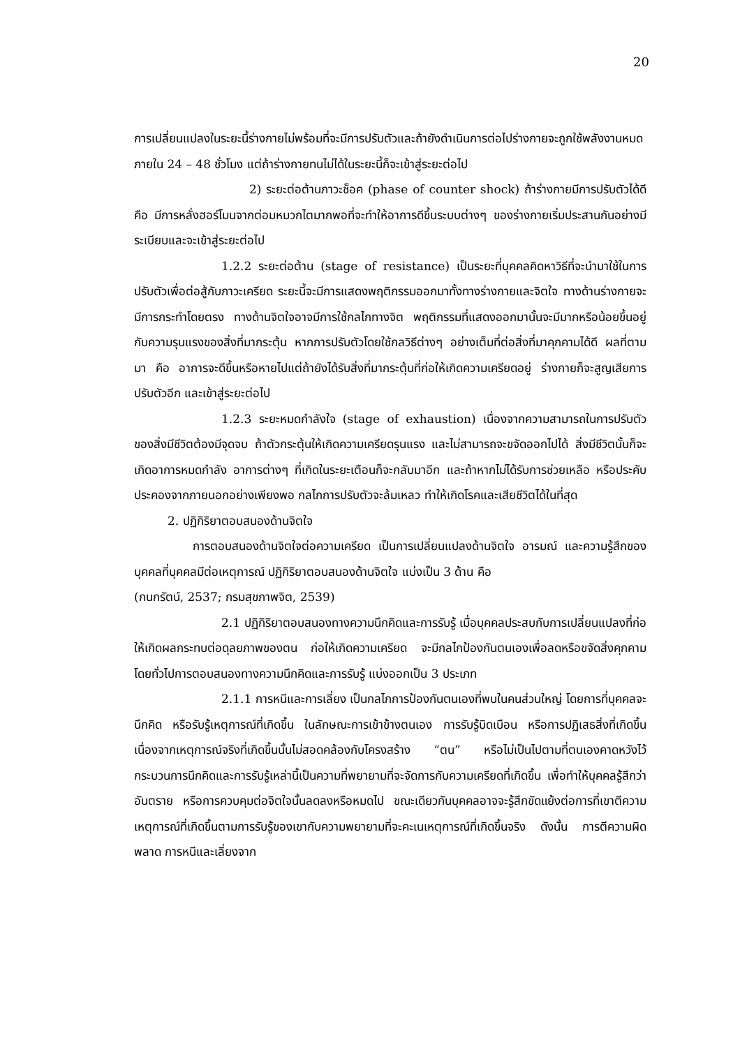20
การเปลี่ยนแปลงในระยะนี้ร่างกายไม่พร้อมที่จะมีการปรับตัวและถ้ายังดำเนินการต่อไปร่างกายจะถูกใช้พลังงานหมดภายใน 24 – 48 ชั่วโมง แต่ถ้าร่างกายทนไม่ได้ในระยะนี้ก็จะเข้าสู่ระยะต่อไป
2) ระยะต่อต้านภาวะช็อค (phase of counter shock) ถ้าร่างกายมีการปรับตัวได้ดี คือ มีการหลั่งฮอร์โมนจากต่อมหมวกไตมากพอที่จะทำให้อาการดีขึ้นระบบต่างๆ ของร่างกายเริ่มประสานกันอย่างมีระเบียบและจะเข้าสู่ระยะต่อไป
1.2.2 ระยะต่อต้าน (stage of resistance) เป็นระยะที่บุคคลคิดหาวิธีที่จะนำมาใช้ในการปรับตัวเพื่อต่อสู้กับภาวะเครียด ระยะนี้จะมีการแสดงพฤติกรรมออกมาทั้งทางร่างกายและจิตใจ ทางด้านร่างกายจะมีการกระทำโดยตรง ทางด้านจิตใจอาจมีการใช้กลไกทางจิต พฤติกรรมที่แสดงออกมานั้นจะมีมากหรือน้อยขึ้นอยู่กับความรุนแรงของสิ่งที่มากระตุ้น หากการปรับตัวโดยใช้กลวิธีต่างๆ อย่างเต็มที่ต่อสิ่งที่มาคุกคามได้ดี ผลที่ตามมา คือ อาการจะดีขึ้นหรือหายไปแต่ถ้ายังได้รับสิ่งที่มากระตุ้นที่ก่อให้เกิดความเครียดอยู่ ร่างกายก็จะสูญเสียการปรับตัวอีก และเข้าสู่ระยะต่อไป
1.2.3 ระยะหมดกำลังใจ (stage of exhaustion) เนื่องจากความสามารถในการปรับตัวของสิ่งมีชีวิตต้องมีจุดจบ ถ้าตัวกระตุ้นให้เกิดความเครียดรุนแรง และไม่สามารถจะขจัดออกไปได้ สิ่งมีชีวิตนั้นก็จะเกิดอาการหมดกำลัง อาการต่างๆ ที่เกิดในระยะเตือนก็จะกลับมาอีก และถ้าหากไม่ได้รับการช่วยเหลือ หรือประคับประคองจากภายนอกอย่างเพียงพอ กลไกการปรับตัวจะล้มเหลว ทำให้เกิดโรคและเสียชีวิตได้ในที่สุด
2. ปฏิกิริยาตอบสนองด้านจิตใจ
การตอบสนองด้านจิตใจต่อความเครียด เป็นการเปลี่ยนแปลงด้านจิตใจ อารมณ์ และความรู้สึกของบุคคลที่บุคคลมีต่อเหตุการณ์ ปฏิกิริยาตอบสนองด้านจิตใจ แบ่งเป็น 3 ด้าน คือ
(กนกรัตน์, 2537; กรมสุขภาพจิต, 2539)
2.1 ปฏิกิริยาตอบสนองทางความนึกคิดและการรับรู้ เมื่อบุคคลประสบกับการเปลี่ยนแปลงที่ก่อให้เกิดผลกระทบต่อดุลยภาพของตน ก่อให้เกิดความเครียด จะมีกลไกป้องกันตนเองเพื่อลดหรือขจัดสิ่งคุกคาม โดยทั่วไปการตอบสนองทางความนึกคิดและการรับรู้ แบ่งออกเป็น 3 ประเภท
2.1.1 การหนีและการเลี่ยง เป็นกลไกการป้องกันตนเองที่พบในคนส่วนใหญ่ โดยการที่บุคคลจะนึกคิด หรือรับรู้เหตุการณ์ที่เกิดขึ้น ในลักษณะการเข้าข้างตนเอง การรับรู้บิดเบือน หรือการปฏิเสธสิ่งที่เกิดขึ้น เนื่องจากเหตุการณ์จริงที่เกิดขึ้นนั้นไม่สอดคล้องกับโครงสร้าง “ตน” หรือไม่เป็นไปตามที่ตนเองคาดหวังไว้ กระบวนการนึกคิดและการรับรู้เหล่านี้เป็นความที่พยายามที่จะจัดการกับความเครียดที่เกิดขึ้น เพื่อทำให้บุคคลรู้สึกว่าอันตราย หรือการควบคุมต่อจิตใจนั้นลดลงหรือหมดไป ขณะเดียวกันบุคคลอาจจะรู้สึกขัดแย้งต่อการที่เขาตีความเหตุการณ์ที่เกิดขึ้นตามการรับรู้ของเขากับความพยายามที่จะคะเนเหตุการณ์ที่เกิดขึ้นจริง ดังนั้น การตีความผิดพลาด การหนีและเลี่ยงจาก